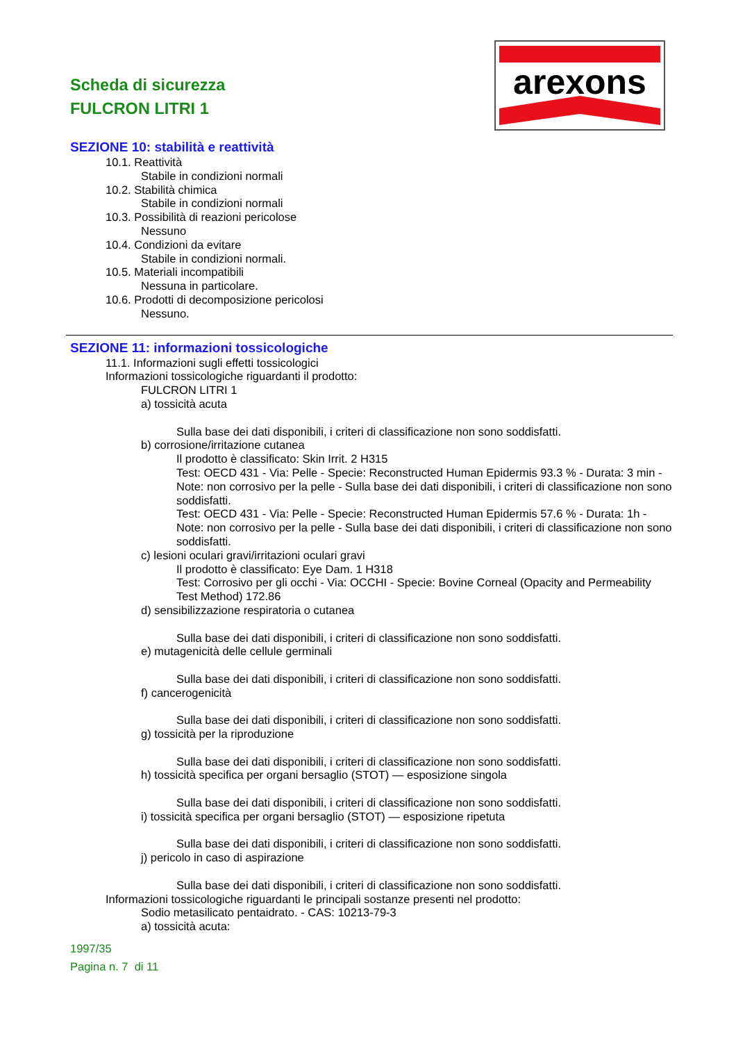Scheda di sicurezza
FULCRON LITRI 1
arexons
SEZIONE 10: stabilità e reattività
10.1. Reattività
Stabile in condizioni normali
10.2. Stabilità chimica
Stabile in condizioni normali
10.3. Possibilità di reazioni pericolose
Nessuno
10.4. Condizioni da evitare
Stabile in condizioni normali.
10.5. Materiali incompatibili
Nessuna in particolare.
10.6. Prodotti di decomposizione pericolosi
Nessuno.
SEZIONE 11: informazioni tossicologiche
11.1. Informazioni sugli effetti tossicologici
Informazioni tossicologiche riguardanti il prodotto:
FULCRON LITRI 1
a) tossicità acuta
Sulla base dei dati disponibili, i criteri di classificazione non sono soddisfatti.
b) corrosione/irritazione cutanea
Il prodotto è classificato: Skin Irrit. 2 H315
Test: OECD 431 - Via: Pelle - Specie: Reconstructed Human Epidermis 93.3 % - Durata: 3 min - Note: non corrosivo per la pelle - Sulla base dei dati disponibili, i criteri di classificazione non sono soddisfatti.
Test: OECD 431 - Via: Pelle - Specie: Reconstructed Human Epidermis 57.6 % - Durata: 1h - Note: non corrosivo per la pelle - Sulla base dei dati disponibili, i criteri di classificazione non sono soddisfatti.
c) lesioni oculari gravi/irritazioni oculari gravi
Il prodotto è classificato: Eye Dam. 1 H318
Test: Corrosivo per gli occhi - Via: OCCHI - Specie: Bovine Corneal (Opacity and Permeability Test Method) 172.86
d) sensibilizzazione respiratoria o cutanea
Sulla base dei dati disponibili, i criteri di classificazione non sono soddisfatti.
e) mutagenicità delle cellule germinali
Sulla base dei dati disponibili, i criteri di classificazione non sono soddisfatti.
f) cancerogenicità
Sulla base dei dati disponibili, i criteri di classificazione non sono soddisfatti.
g) tossicità per la riproduzione
Sulla base dei dati disponibili, i criteri di classificazione non sono soddisfatti.
h) tossicità specifica per organi bersaglio (STOT) — esposizione singola
Sulla base dei dati disponibili, i criteri di classificazione non sono soddisfatti.
i) tossicità specifica per organi bersaglio (STOT) — esposizione ripetuta
Sulla base dei dati disponibili, i criteri di classificazione non sono soddisfatti.
j) pericolo in caso di aspirazione
Sulla base dei dati disponibili, i criteri di classificazione non sono soddisfatti.
Informazioni tossicologiche riguardanti le principali sostanze presenti nel prodotto:
Sodio metasilicato pentaidrato. - CAS: 10213-79-3
a) tossicità acuta:
1997/35
Pagina n. 7 di 11